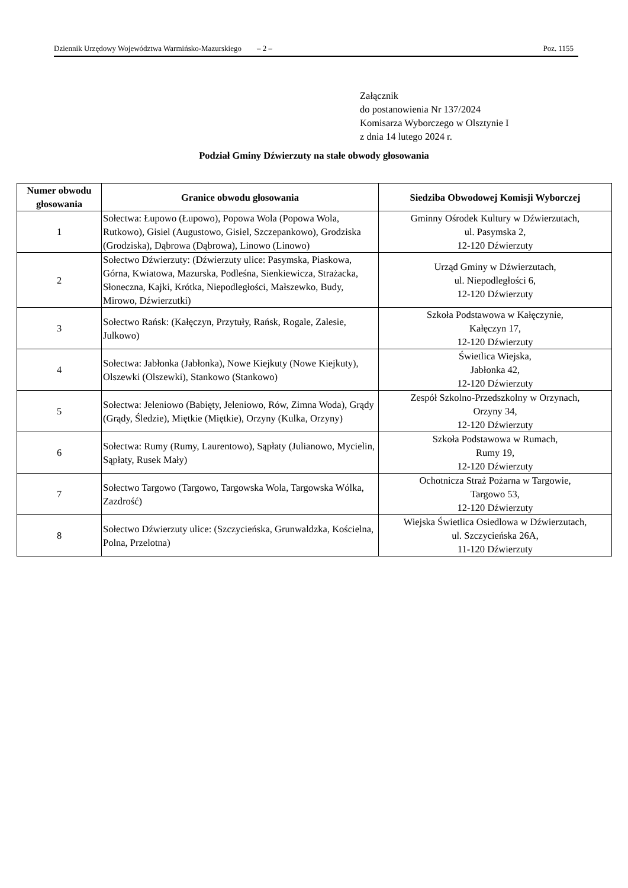Dziennik Urzędowy Województwa Warmińsko-Mazurskiego – 2 – Poz. 1155
Załącznik
do postanowienia Nr 137/2024
Komisarza Wyborczego w Olsztynie I
z dnia 14 lutego 2024 r.
Podział Gminy Dźwierzuty na stałe obwody głosowania
| Numer obwodu głosowania | Granice obwodu głosowania | Siedziba Obwodowej Komisji Wyborczej |
| --- | --- | --- |
| 1 | Sołectwa: Łupowo (Łupowo), Popowa Wola (Popowa Wola, Rutkowo), Gisiel (Augustowo, Gisiel, Szczepankowo), Grodziska (Grodziska), Dąbrowa (Dąbrowa), Linowo (Linowo) | Gminny Ośrodek Kultury w Dźwierzutach, ul. Pasymska 2, 12-120 Dźwierzuty |
| 2 | Sołectwo Dźwierzuty: (Dźwierzuty ulice: Pasymska, Piaskowa, Górna, Kwiatowa, Mazurska, Podleśna, Sienkiewicza, Strażacka, Słoneczna, Kajki, Krótka, Niepodległości, Małszewko, Budy, Mirowo, Dźwierzutki) | Urząd Gminy w Dźwierzutach, ul. Niepodległości 6, 12-120 Dźwierzuty |
| 3 | Sołectwo Rańsk: (Kałęczyn, Przytuły, Rańsk, Rogale, Zalesie, Julkowo) | Szkoła Podstawowa w Kałęczynie, Kałęczyn 17, 12-120 Dźwierzuty |
| 4 | Sołectwa: Jabłonka (Jabłonka), Nowe Kiejkuty (Nowe Kiejkuty), Olszewki (Olszewki), Stankowo (Stankowo) | Świetlica Wiejska, Jabłonka 42, 12-120 Dźwierzuty |
| 5 | Sołectwa: Jeleniowo (Babięty, Jeleniowo, Rów, Zimna Woda), Grądy (Grądy, Śledzie), Miętkie (Miętkie), Orzyny (Kulka, Orzyny) | Zespół Szkolno-Przedszkolny w Orzynach, Orzyny 34, 12-120 Dźwierzuty |
| 6 | Sołectwa: Rumy (Rumy, Laurentowo), Sąpłaty (Julianowo, Mycielin, Sąpłaty, Rusek Mały) | Szkoła Podstawowa w Rumach, Rumy 19, 12-120 Dźwierzuty |
| 7 | Sołectwo Targowo (Targowo, Targowska Wola, Targowska Wólka, Zazdrość) | Ochotnicza Straż Pożarna w Targowie, Targowo 53, 12-120 Dźwierzuty |
| 8 | Sołectwo Dźwierzuty ulice: (Szczycieńska, Grunwaldzka, Kościelna, Polna, Przelotna) | Wiejska Świetlica Osiedlowa w Dźwierzutach, ul. Szczycieńska 26A, 11-120 Dźwierzuty |